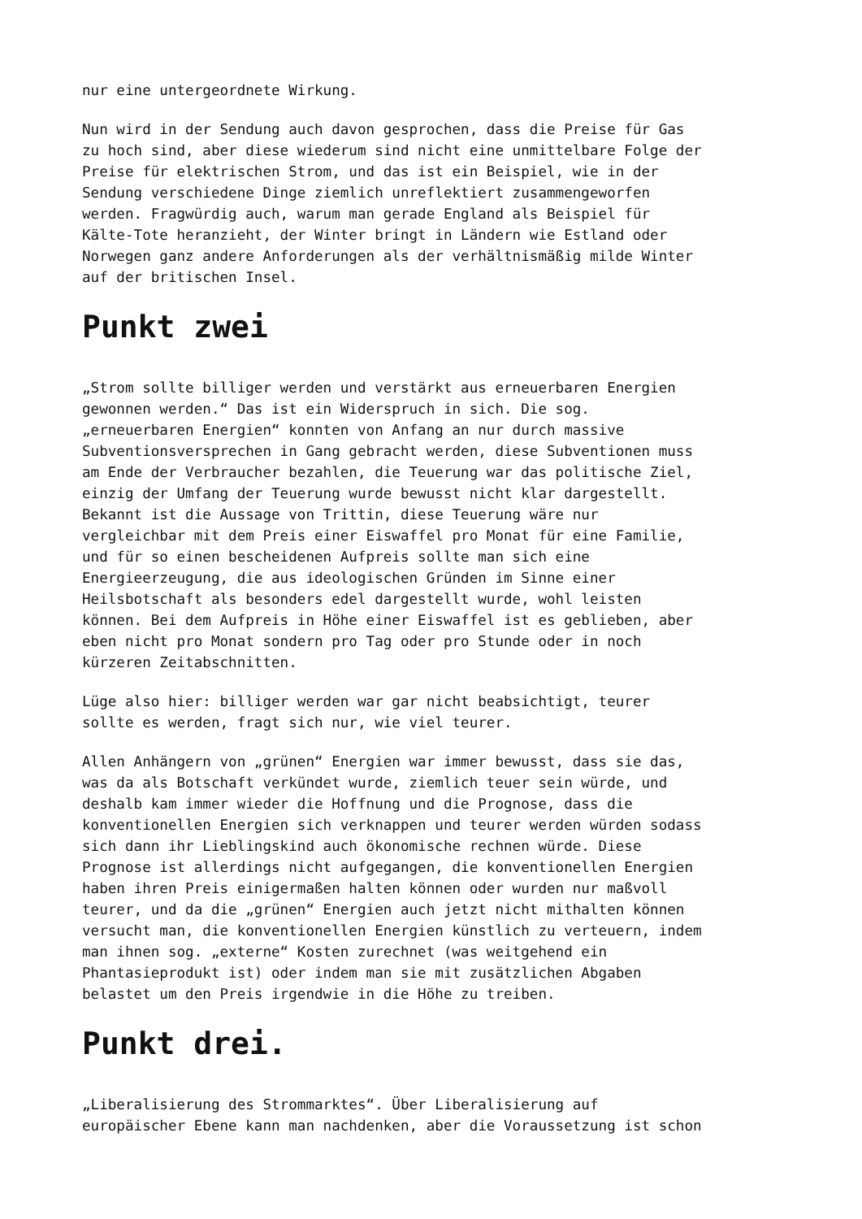nur eine untergeordnete Wirkung.
Nun wird in der Sendung auch davon gesprochen, dass die Preise für Gas zu hoch sind, aber diese wiederum sind nicht eine unmittelbare Folge der Preise für elektrischen Strom, und das ist ein Beispiel, wie in der Sendung verschiedene Dinge ziemlich unreflektiert zusammengeworfen werden. Fragwürdig auch, warum man gerade England als Beispiel für Kälte-Tote heranzieht, der Winter bringt in Ländern wie Estland oder Norwegen ganz andere Anforderungen als der verhältnismäßig milde Winter auf der britischen Insel.
Punkt zwei
„Strom sollte billiger werden und verstärkt aus erneuerbaren Energien gewonnen werden.“ Das ist ein Widerspruch in sich. Die sog. „erneuerbaren Energien“ konnten von Anfang an nur durch massive Subventionsversprechen in Gang gebracht werden, diese Subventionen muss am Ende der Verbraucher bezahlen, die Teuerung war das politische Ziel, einzig der Umfang der Teuerung wurde bewusst nicht klar dargestellt. Bekannt ist die Aussage von Trittin, diese Teuerung wäre nur vergleichbar mit dem Preis einer Eiswaffel pro Monat für eine Familie, und für so einen bescheidenen Aufpreis sollte man sich eine Energieerzeugung, die aus ideologischen Gründen im Sinne einer Heilsbotschaft als besonders edel dargestellt wurde, wohl leisten können. Bei dem Aufpreis in Höhe einer Eiswaffel ist es geblieben, aber eben nicht pro Monat sondern pro Tag oder pro Stunde oder in noch kürzeren Zeitabschnitten.
Lüge also hier: billiger werden war gar nicht beabsichtigt, teurer sollte es werden, fragt sich nur, wie viel teurer.
Allen Anhängern von „grünen“ Energien war immer bewusst, dass sie das, was da als Botschaft verkündet wurde, ziemlich teuer sein würde, und deshalb kam immer wieder die Hoffnung und die Prognose, dass die konventionellen Energien sich verknappen und teurer werden würden sodass sich dann ihr Lieblingskind auch ökonomische rechnen würde. Diese Prognose ist allerdings nicht aufgegangen, die konventionellen Energien haben ihren Preis einigermaßen halten können oder wurden nur maßvoll teurer, und da die „grünen“ Energien auch jetzt nicht mithalten können versucht man, die konventionellen Energien künstlich zu verteuern, indem man ihnen sog. „externe“ Kosten zurechnet (was weitgehend ein Phantasieprodukt ist) oder indem man sie mit zusätzlichen Abgaben belastet um den Preis irgendwie in die Höhe zu treiben.
Punkt drei.
„Liberalisierung des Strommarktes“. Über Liberalisierung auf europäischer Ebene kann man nachdenken, aber die Voraussetzung ist schon